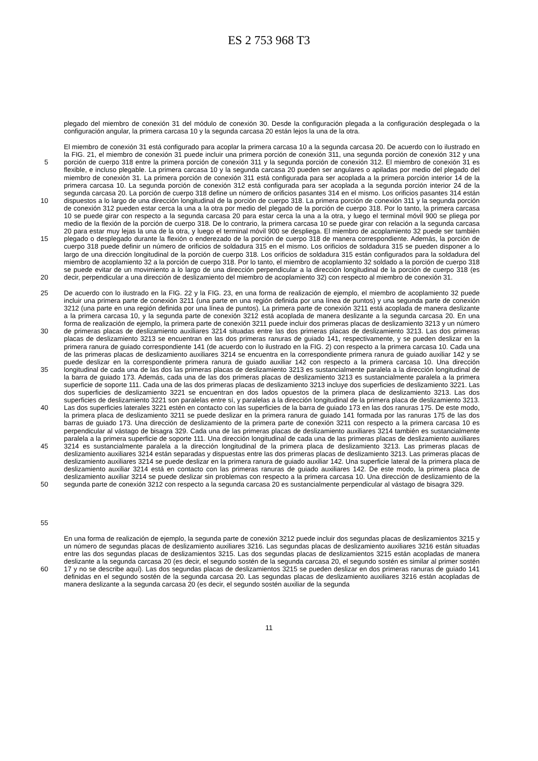ES 2 753 968 T3
plegado del miembro de conexión 31 del módulo de conexión 30. Desde la configuración plegada a la configuración desplegada o la configuración angular, la primera carcasa 10 y la segunda carcasa 20 están lejos la una de la otra.
5
10
15
20
El miembro de conexión 31 está configurado para acoplar la primera carcasa 10 a la segunda carcasa 20. De acuerdo con lo ilustrado en la FIG. 21, el miembro de conexión 31 puede incluir una primera porción de conexión 311, una segunda porción de conexión 312 y una porción de cuerpo 318 entre la primera porción de conexión 311 y la segunda porción de conexión 312. El miembro de conexión 31 es flexible, e incluso plegable. La primera carcasa 10 y la segunda carcasa 20 pueden ser angulares o apiladas por medio del plegado del miembro de conexión 31. La primera porción de conexión 311 está configurada para ser acoplada a la primera porción interior 14 de la primera carcasa 10. La segunda porción de conexión 312 está configurada para ser acoplada a la segunda porción interior 24 de la segunda carcasa 20. La porción de cuerpo 318 define un número de orificios pasantes 314 en el mismo. Los orificios pasantes 314 están dispuestos a lo largo de una dirección longitudinal de la porción de cuerpo 318. La primera porción de conexión 311 y la segunda porción de conexión 312 pueden estar cerca la una a la otra por medio del plegado de la porción de cuerpo 318. Por lo tanto, la primera carcasa 10 se puede girar con respecto a la segunda carcasa 20 para estar cerca la una a la otra, y luego el terminal móvil 900 se pliega por medio de la flexión de la porción de cuerpo 318. De lo contrario, la primera carcasa 10 se puede girar con relación a la segunda carcasa 20 para estar muy lejas la una de la otra, y luego el terminal móvil 900 se despliega. El miembro de acoplamiento 32 puede ser también plegado o desplegado durante la flexión o enderezado de la porción de cuerpo 318 de manera correspondiente. Además, la porción de cuerpo 318 puede definir un número de orificios de soldadura 315 en el mismo. Los orificios de soldadura 315 se pueden disponer a lo largo de una dirección longitudinal de la porción de cuerpo 318. Los orificios de soldadura 315 están configurados para la soldadura del miembro de acoplamiento 32 a la porción de cuerpo 318. Por lo tanto, el miembro de acoplamiento 32 soldado a la porción de cuerpo 318 se puede evitar de un movimiento a lo largo de una dirección perpendicular a la dirección longitudinal de la porción de cuerpo 318 (es decir, perpendicular a una dirección de deslizamiento del miembro de acoplamiento 32) con respecto al miembro de conexión 31.
25
30
35
40
45
50
55
De acuerdo con lo ilustrado en la FIG. 22 y la FIG. 23, en una forma de realización de ejemplo, el miembro de acoplamiento 32 puede incluir una primera parte de conexión 3211 (una parte en una región definida por una línea de puntos) y una segunda parte de conexión 3212 (una parte en una región definida por una línea de puntos). La primera parte de conexión 3211 está acoplada de manera deslizante a la primera carcasa 10, y la segunda parte de conexión 3212 está acoplada de manera deslizante a la segunda carcasa 20. En una forma de realización de ejemplo, la primera parte de conexión 3211 puede incluir dos primeras placas de deslizamiento 3213 y un número de primeras placas de deslizamiento auxiliares 3214 situadas entre las dos primeras placas de deslizamiento 3213. Las dos primeras placas de deslizamiento 3213 se encuentran en las dos primeras ranuras de guiado 141, respectivamente, y se pueden deslizar en la primera ranura de guiado correspondiente 141 (de acuerdo con lo ilustrado en la FIG. 2) con respecto a la primera carcasa 10. Cada una de las primeras placas de deslizamiento auxiliares 3214 se encuentra en la correspondiente primera ranura de guiado auxiliar 142 y se puede deslizar en la correspondiente primera ranura de guiado auxiliar 142 con respecto a la primera carcasa 10. Una dirección longitudinal de cada una de las dos las primeras placas de deslizamiento 3213 es sustancialmente paralela a la dirección longitudinal de la barra de guiado 173. Además, cada una de las dos primeras placas de deslizamiento 3213 es sustancialmente paralela a la primera superficie de soporte 111. Cada una de las dos primeras placas de deslizamiento 3213 incluye dos superficies de deslizamiento 3221. Las dos superficies de deslizamiento 3221 se encuentran en dos lados opuestos de la primera placa de deslizamiento 3213. Las dos superficies de deslizamiento 3221 son paralelas entre sí, y paralelas a la dirección longitudinal de la primera placa de deslizamiento 3213. Las dos superficies laterales 3221 estén en contacto con las superficies de la barra de guiado 173 en las dos ranuras 175. De este modo, la primera placa de deslizamiento 3211 se puede deslizar en la primera ranura de guiado 141 formada por las ranuras 175 de las dos barras de guiado 173. Una dirección de deslizamiento de la primera parte de conexión 3211 con respecto a la primera carcasa 10 es perpendicular al vástago de bisagra 329. Cada una de las primeras placas de deslizamiento auxiliares 3214 también es sustancialmente paralela a la primera superficie de soporte 111. Una dirección longitudinal de cada una de las primeras placas de deslizamiento auxiliares 3214 es sustancialmente paralela a la dirección longitudinal de la primera placa de deslizamiento 3213. Las primeras placas de deslizamiento auxiliares 3214 están separadas y dispuestas entre las dos primeras placas de deslizamiento 3213. Las primeras placas de deslizamiento auxiliares 3214 se puede deslizar en la primera ranura de guiado auxiliar 142. Una superficie lateral de la primera placa de deslizamiento auxiliar 3214 está en contacto con las primeras ranuras de guiado auxiliares 142. De este modo, la primera placa de deslizamiento auxiliar 3214 se puede deslizar sin problemas con respecto a la primera carcasa 10. Una dirección de deslizamiento de la segunda parte de conexión 3212 con respecto a la segunda carcasa 20 es sustancialmente perpendicular al vástago de bisagra 329.
60
En una forma de realización de ejemplo, la segunda parte de conexión 3212 puede incluir dos segundas placas de deslizamientos 3215 y un número de segundas placas de deslizamiento auxiliares 3216. Las segundas placas de deslizamiento auxiliares 3216 están situadas entre las dos segundas placas de deslizamientos 3215. Las dos segundas placas de deslizamientos 3215 están acopladas de manera deslizante a la segunda carcasa 20 (es decir, el segundo sostén de la segunda carcasa 20, el segundo sostén es similar al primer sostén 17 y no se describe aquí). Las dos segundas placas de deslizamientos 3215 se pueden deslizar en dos primeras ranuras de guiado 141 definidas en el segundo sostén de la segunda carcasa 20. Las segundas placas de deslizamiento auxiliares 3216 están acopladas de manera deslizante a la segunda carcasa 20 (es decir, el segundo sostén auxiliar de la segunda
11